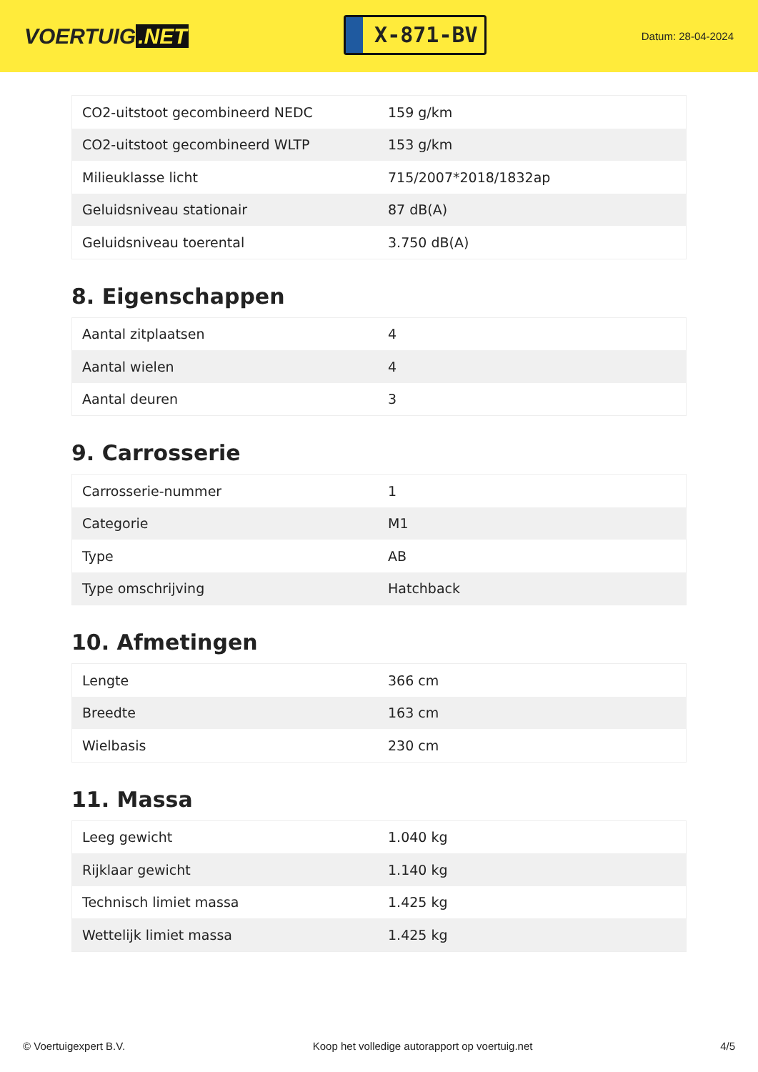VOERTUIG.NET
X-871-BV
Datum: 28-04-2024
| CO2-uitstoot gecombineerd NEDC | 159 g/km |
| CO2-uitstoot gecombineerd WLTP | 153 g/km |
| Milieuklasse licht | 715/2007*2018/1832ap |
| Geluidsniveau stationair | 87 dB(A) |
| Geluidsniveau toerental | 3.750 dB(A) |
8. Eigenschappen
| Aantal zitplaatsen | 4 |
| Aantal wielen | 4 |
| Aantal deuren | 3 |
9. Carrosserie
| Carrosserie-nummer | 1 |
| Categorie | M1 |
| Type | AB |
| Type omschrijving | Hatchback |
10. Afmetingen
| Lengte | 366 cm |
| Breedte | 163 cm |
| Wielbasis | 230 cm |
11. Massa
| Leeg gewicht | 1.040 kg |
| Rijklaar gewicht | 1.140 kg |
| Technisch limiet massa | 1.425 kg |
| Wettelijk limiet massa | 1.425 kg |
© Voertuigexpert B.V. Koop het volledige autorapport op voertuig.net 4/5